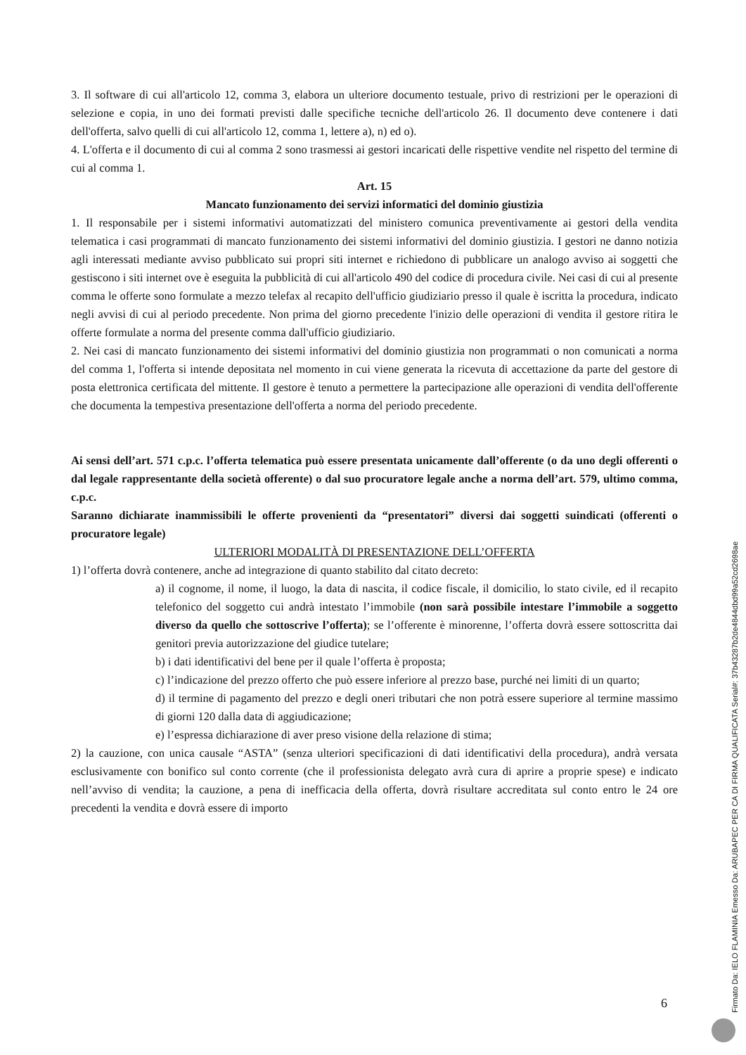3. Il software di cui all'articolo 12, comma 3, elabora un ulteriore documento testuale, privo di restrizioni per le operazioni di selezione e copia, in uno dei formati previsti dalle specifiche tecniche dell'articolo 26. Il documento deve contenere i dati dell'offerta, salvo quelli di cui all'articolo 12, comma 1, lettere a), n) ed o).
4. L'offerta e il documento di cui al comma 2 sono trasmessi ai gestori incaricati delle rispettive vendite nel rispetto del termine di cui al comma 1.
Art. 15
Mancato funzionamento dei servizi informatici del dominio giustizia
1. Il responsabile per i sistemi informativi automatizzati del ministero comunica preventivamente ai gestori della vendita telematica i casi programmati di mancato funzionamento dei sistemi informativi del dominio giustizia. I gestori ne danno notizia agli interessati mediante avviso pubblicato sui propri siti internet e richiedono di pubblicare un analogo avviso ai soggetti che gestiscono i siti internet ove è eseguita la pubblicità di cui all'articolo 490 del codice di procedura civile. Nei casi di cui al presente comma le offerte sono formulate a mezzo telefax al recapito dell'ufficio giudiziario presso il quale è iscritta la procedura, indicato negli avvisi di cui al periodo precedente. Non prima del giorno precedente l'inizio delle operazioni di vendita il gestore ritira le offerte formulate a norma del presente comma dall'ufficio giudiziario.
2. Nei casi di mancato funzionamento dei sistemi informativi del dominio giustizia non programmati o non comunicati a norma del comma 1, l'offerta si intende depositata nel momento in cui viene generata la ricevuta di accettazione da parte del gestore di posta elettronica certificata del mittente. Il gestore è tenuto a permettere la partecipazione alle operazioni di vendita dell'offerente che documenta la tempestiva presentazione dell'offerta a norma del periodo precedente.
Ai sensi dell’art. 571 c.p.c. l’offerta telematica può essere presentata unicamente dall’offerente (o da uno degli offerenti o dal legale rappresentante della società offerente) o dal suo procuratore legale anche a norma dell’art. 579, ultimo comma, c.p.c.
Saranno dichiarate inammissibili le offerte provenienti da “presentatori” diversi dai soggetti suindicati (offerenti o procuratore legale)
ULTERIORI MODALITÀ DI PRESENTAZIONE DELL’OFFERTA
1) l’offerta dovrà contenere, anche ad integrazione di quanto stabilito dal citato decreto:
a) il cognome, il nome, il luogo, la data di nascita, il codice fiscale, il domicilio, lo stato civile, ed il recapito telefonico del soggetto cui andrà intestato l’immobile (non sarà possibile intestare l’immobile a soggetto diverso da quello che sottoscrive l’offerta); se l’offerente è minorenne, l’offerta dovrà essere sottoscritta dai genitori previa autorizzazione del giudice tutelare;
b) i dati identificativi del bene per il quale l’offerta è proposta;
c) l’indicazione del prezzo offerto che può essere inferiore al prezzo base, purché nei limiti di un quarto;
d) il termine di pagamento del prezzo e degli oneri tributari che non potrà essere superiore al termine massimo di giorni 120 dalla data di aggiudicazione;
e) l’espressa dichiarazione di aver preso visione della relazione di stima;
2) la cauzione, con unica causale “ASTA” (senza ulteriori specificazioni di dati identificativi della procedura), andrà versata esclusivamente con bonifico sul conto corrente (che il professionista delegato avrà cura di aprire a proprie spese) e indicato nell’avviso di vendita; la cauzione, a pena di inefficacia della offerta, dovrà risultare accreditata sul conto entro le 24 ore precedenti la vendita e dovrà essere di importo
6
Firmato Da: IELO FLAMINIA Emesso Da: ARUBAPEC PER CA DI FIRMA QUALIFICATA Serial#: 37b43287b2de4844dbd99a52cd2698ae